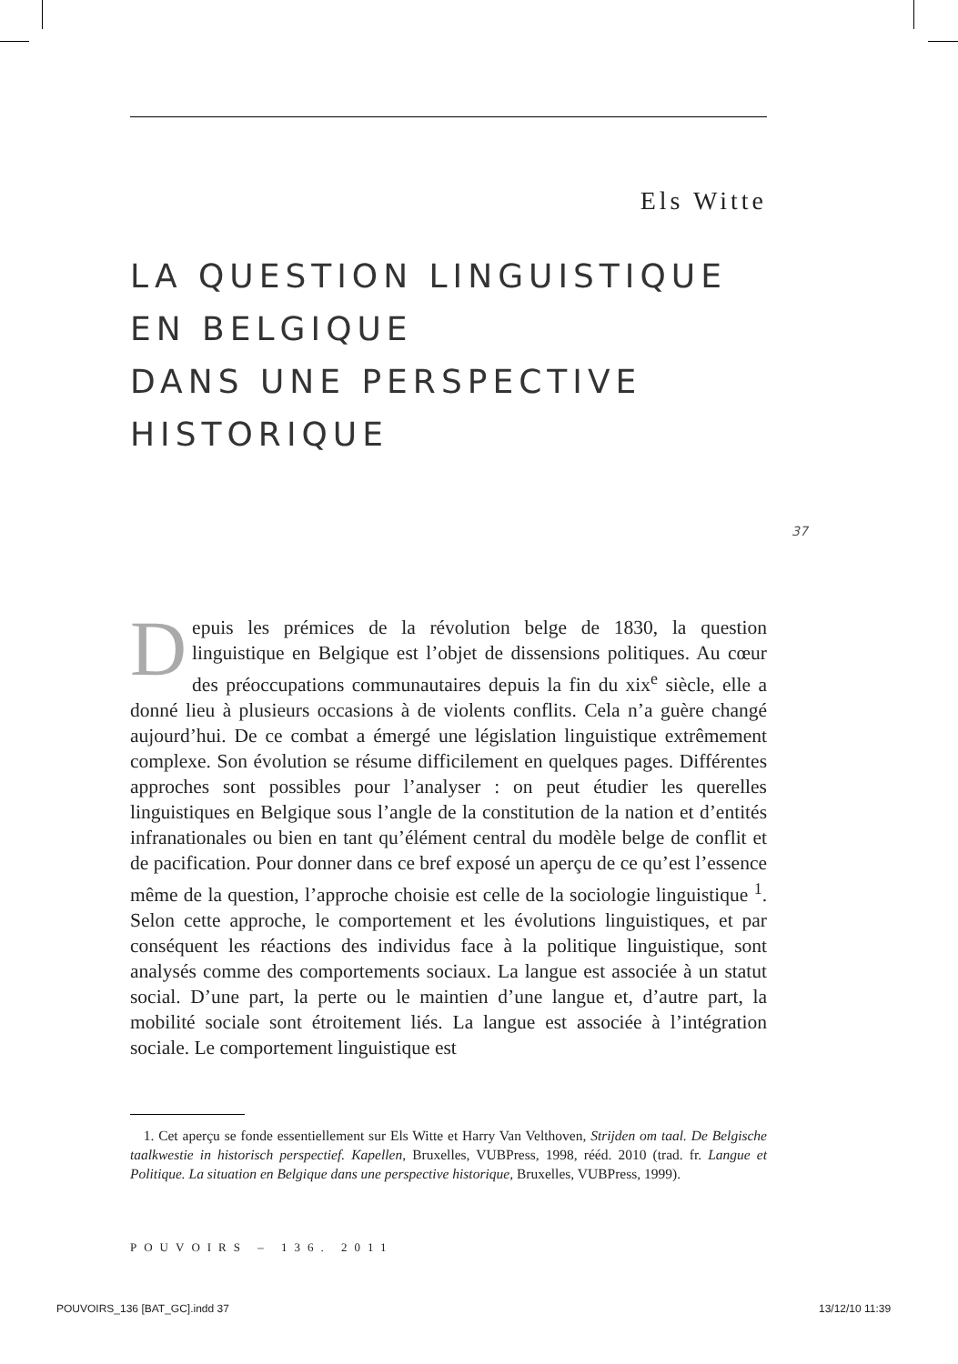Els Witte
LA QUESTION LINGUISTIQUE
EN BELGIQUE
DANS UNE PERSPECTIVE
HISTORIQUE
37
Depuis les prémices de la révolution belge de 1830, la question linguistique en Belgique est l’objet de dissensions politiques. Au cœur des préoccupations communautaires depuis la fin du xix<sup>e</sup> siècle, elle a donné lieu à plusieurs occasions à de violents conflits. Cela n’a guère changé aujourd’hui. De ce combat a émergé une législation linguistique extrêmement complexe. Son évolution se résume difficilement en quelques pages. Différentes approches sont possibles pour l’analyser : on peut étudier les querelles linguistiques en Belgique sous l’angle de la constitution de la nation et d’entités infranationales ou bien en tant qu’élément central du modèle belge de conflit et de pacification. Pour donner dans ce bref exposé un aperçu de ce qu’est l’essence même de la question, l’approche choisie est celle de la sociologie linguistique <sup>1</sup>. Selon cette approche, le comportement et les évolutions linguistiques, et par conséquent les réactions des individus face à la politique linguistique, sont analysés comme des comportements sociaux. La langue est associée à un statut social. D’une part, la perte ou le maintien d’une langue et, d’autre part, la mobilité sociale sont étroitement liés. La langue est associée à l’intégration sociale. Le comportement linguistique est
1. Cet aperçu se fonde essentiellement sur Els Witte et Harry Van Velthoven, Strijden om taal. De Belgische taalkwestie in historisch perspectief. Kapellen, Bruxelles, VUBPress, 1998, rééd. 2010 (trad. fr. Langue et Politique. La situation en Belgique dans une perspective historique, Bruxelles, VUBPress, 1999).
POUVOIRS – 136. 2011
POUVOIRS_136 [BAT_GC].indd 37 13/12/10 11:39